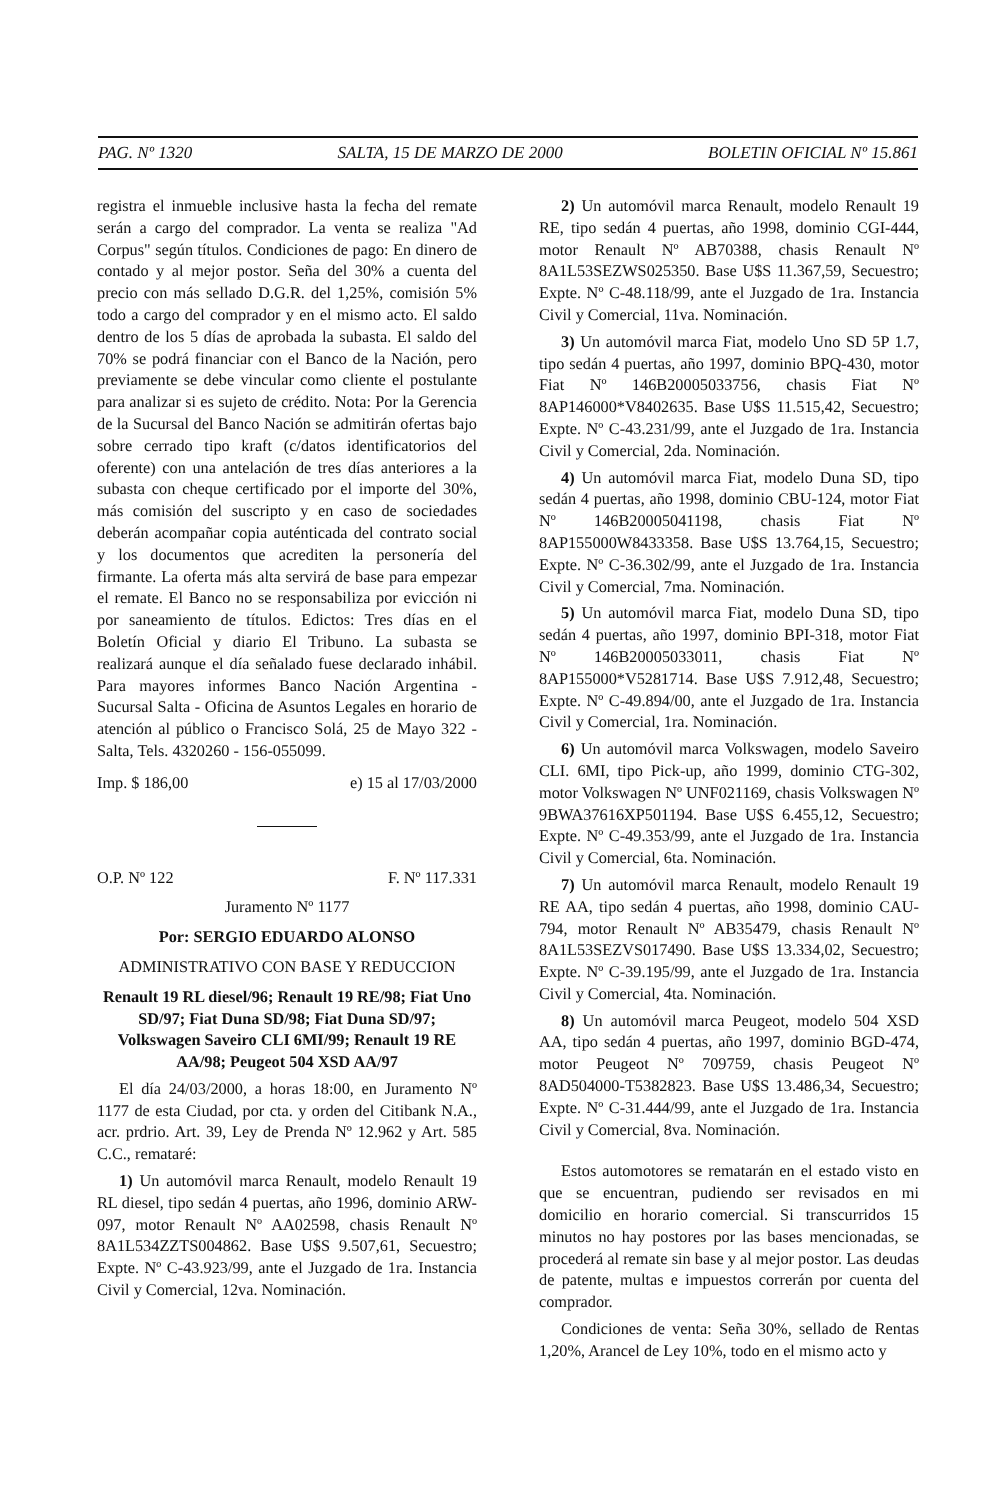PAG. Nº 1320 SALTA, 15 DE MARZO DE 2000 BOLETIN OFICIAL Nº 15.861
registra el inmueble inclusive hasta la fecha del remate serán a cargo del comprador. La venta se realiza "Ad Corpus" según títulos. Condiciones de pago: En dinero de contado y al mejor postor. Seña del 30% a cuenta del precio con más sellado D.G.R. del 1,25%, comisión 5% todo a cargo del comprador y en el mismo acto. El saldo dentro de los 5 días de aprobada la subasta. El saldo del 70% se podrá financiar con el Banco de la Nación, pero previamente se debe vincular como cliente el postulante para analizar si es sujeto de crédito. Nota: Por la Gerencia de la Sucursal del Banco Nación se admitirán ofertas bajo sobre cerrado tipo kraft (c/datos identificatorios del oferente) con una antelación de tres días anteriores a la subasta con cheque certificado por el importe del 30%, más comisión del suscripto y en caso de sociedades deberán acompañar copia auténticada del contrato social y los documentos que acrediten la personería del firmante. La oferta más alta servirá de base para empezar el remate. El Banco no se responsabiliza por evicción ni por saneamiento de títulos. Edictos: Tres días en el Boletín Oficial y diario El Tribuno. La subasta se realizará aunque el día señalado fuese declarado inhábil. Para mayores informes Banco Nación Argentina - Sucursal Salta - Oficina de Asuntos Legales en horario de atención al público o Francisco Solá, 25 de Mayo 322 - Salta, Tels. 4320260 - 156-055099.
Imp. $ 186,00 e) 15 al 17/03/2000
O.P. Nº 122 F. Nº 117.331
Juramento Nº 1177
Por: SERGIO EDUARDO ALONSO
ADMINISTRATIVO CON BASE Y REDUCCION
Renault 19 RL diesel/96; Renault 19 RE/98; Fiat Uno SD/97; Fiat Duna SD/98; Fiat Duna SD/97; Volkswagen Saveiro CLI 6MI/99; Renault 19 RE AA/98; Peugeot 504 XSD AA/97
El día 24/03/2000, a horas 18:00, en Juramento Nº 1177 de esta Ciudad, por cta. y orden del Citibank N.A., acr. prdrio. Art. 39, Ley de Prenda Nº 12.962 y Art. 585 C.C., remataré:
1) Un automóvil marca Renault, modelo Renault 19 RL diesel, tipo sedán 4 puertas, año 1996, dominio ARW-097, motor Renault Nº AA02598, chasis Renault Nº 8A1L534ZZTS004862. Base U$S 9.507,61, Secuestro; Expte. Nº C-43.923/99, ante el Juzgado de 1ra. Instancia Civil y Comercial, 12va. Nominación.
2) Un automóvil marca Renault, modelo Renault 19 RE, tipo sedán 4 puertas, año 1998, dominio CGI-444, motor Renault Nº AB70388, chasis Renault Nº 8A1L53SEZWS025350. Base U$S 11.367,59, Secuestro; Expte. Nº C-48.118/99, ante el Juzgado de 1ra. Instancia Civil y Comercial, 11va. Nominación.
3) Un automóvil marca Fiat, modelo Uno SD 5P 1.7, tipo sedán 4 puertas, año 1997, dominio BPQ-430, motor Fiat Nº 146B20005033756, chasis Fiat Nº 8AP146000*V8402635. Base U$S 11.515,42, Secuestro; Expte. Nº C-43.231/99, ante el Juzgado de 1ra. Instancia Civil y Comercial, 2da. Nominación.
4) Un automóvil marca Fiat, modelo Duna SD, tipo sedán 4 puertas, año 1998, dominio CBU-124, motor Fiat Nº 146B20005041198, chasis Fiat Nº 8AP155000W8433358. Base U$S 13.764,15, Secuestro; Expte. Nº C-36.302/99, ante el Juzgado de 1ra. Instancia Civil y Comercial, 7ma. Nominación.
5) Un automóvil marca Fiat, modelo Duna SD, tipo sedán 4 puertas, año 1997, dominio BPI-318, motor Fiat Nº 146B20005033011, chasis Fiat Nº 8AP155000*V5281714. Base U$S 7.912,48, Secuestro; Expte. Nº C-49.894/00, ante el Juzgado de 1ra. Instancia Civil y Comercial, 1ra. Nominación.
6) Un automóvil marca Volkswagen, modelo Saveiro CLI. 6MI, tipo Pick-up, año 1999, dominio CTG-302, motor Volkswagen Nº UNF021169, chasis Volkswagen Nº 9BWA37616XP501194. Base U$S 6.455,12, Secuestro; Expte. Nº C-49.353/99, ante el Juzgado de 1ra. Instancia Civil y Comercial, 6ta. Nominación.
7) Un automóvil marca Renault, modelo Renault 19 RE AA, tipo sedán 4 puertas, año 1998, dominio CAU-794, motor Renault Nº AB35479, chasis Renault Nº 8A1L53SEZVS017490. Base U$S 13.334,02, Secuestro; Expte. Nº C-39.195/99, ante el Juzgado de 1ra. Instancia Civil y Comercial, 4ta. Nominación.
8) Un automóvil marca Peugeot, modelo 504 XSD AA, tipo sedán 4 puertas, año 1997, dominio BGD-474, motor Peugeot Nº 709759, chasis Peugeot Nº 8AD504000-T5382823. Base U$S 13.486,34, Secuestro; Expte. Nº C-31.444/99, ante el Juzgado de 1ra. Instancia Civil y Comercial, 8va. Nominación.
Estos automotores se rematarán en el estado visto en que se encuentran, pudiendo ser revisados en mi domicilio en horario comercial. Si transcurridos 15 minutos no hay postores por las bases mencionadas, se procederá al remate sin base y al mejor postor. Las deudas de patente, multas e impuestos correrán por cuenta del comprador.
Condiciones de venta: Seña 30%, sellado de Rentas 1,20%, Arancel de Ley 10%, todo en el mismo acto y